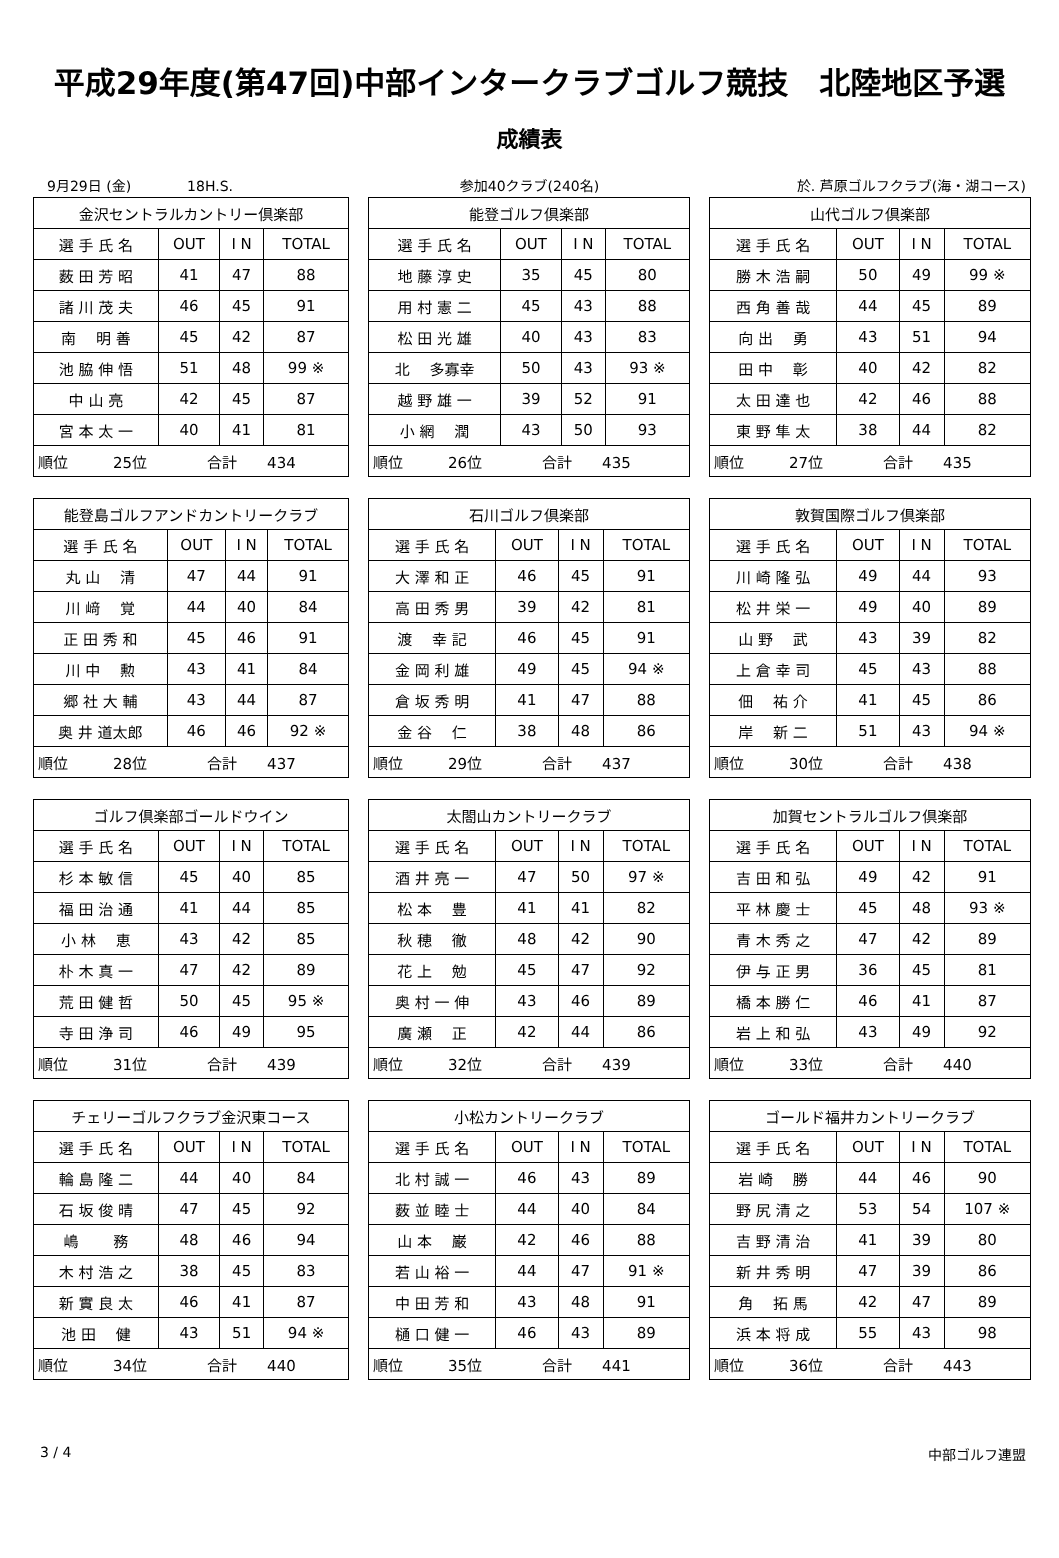平成29年度(第47回)中部インタークラブゴルフ競技　北陸地区予選
成績表
　9月29日 (金)　　　　18H.S. 参加40クラブ(240名) 於. 芦原ゴルフクラブ(海・湖コース)
| 金沢セントラルカントリー倶楽部 | | | |
| --- | --- | --- | --- |
| 選 手 氏 名 | OUT | I N | TOTAL |
| 薮 田 芳 昭 | 41 | 47 | 88 |
| 諸 川 茂 夫 | 46 | 45 | 91 |
| 南 明 善 | 45 | 42 | 87 |
| 池 脇 伸 悟 | 51 | 48 | 99 ※ |
| 中 山 亮 | 42 | 45 | 87 |
| 宮 本 太 一 | 40 | 41 | 81 |
| 順位 25位 合計 434 | | | |
| 能登ゴルフ倶楽部 | | | |
| --- | --- | --- | --- |
| 選 手 氏 名 | OUT | I N | TOTAL |
| 地 藤 淳 史 | 35 | 45 | 80 |
| 用 村 憲 二 | 45 | 43 | 88 |
| 松 田 光 雄 | 40 | 43 | 83 |
| 北 多寡幸 | 50 | 43 | 93 ※ |
| 越 野 雄 一 | 39 | 52 | 91 |
| 小 網 潤 | 43 | 50 | 93 |
| 順位 26位 合計 435 | | | |
| 山代ゴルフ倶楽部 | | | |
| --- | --- | --- | --- |
| 選 手 氏 名 | OUT | I N | TOTAL |
| 勝 木 浩 嗣 | 50 | 49 | 99 ※ |
| 西 角 善 哉 | 44 | 45 | 89 |
| 向 出 勇 | 43 | 51 | 94 |
| 田 中 彰 | 40 | 42 | 82 |
| 太 田 達 也 | 42 | 46 | 88 |
| 東 野 隼 太 | 38 | 44 | 82 |
| 順位 27位 合計 435 | | | |
| 能登島ゴルフアンドカントリークラブ | | | |
| --- | --- | --- | --- |
| 選 手 氏 名 | OUT | I N | TOTAL |
| 丸 山 清 | 47 | 44 | 91 |
| 川 﨑 覚 | 44 | 40 | 84 |
| 正 田 秀 和 | 45 | 46 | 91 |
| 川 中 勲 | 43 | 41 | 84 |
| 郷 社 大 輔 | 43 | 44 | 87 |
| 奥 井 道太郎 | 46 | 46 | 92 ※ |
| 順位 28位 合計 437 | | | |
| 石川ゴルフ倶楽部 | | | |
| --- | --- | --- | --- |
| 選 手 氏 名 | OUT | I N | TOTAL |
| 大 澤 和 正 | 46 | 45 | 91 |
| 高 田 秀 男 | 39 | 42 | 81 |
| 渡 幸 記 | 46 | 45 | 91 |
| 金 岡 利 雄 | 49 | 45 | 94 ※ |
| 倉 坂 秀 明 | 41 | 47 | 88 |
| 金 谷 仁 | 38 | 48 | 86 |
| 順位 29位 合計 437 | | | |
| 敦賀国際ゴルフ倶楽部 | | | |
| --- | --- | --- | --- |
| 選 手 氏 名 | OUT | I N | TOTAL |
| 川 崎 隆 弘 | 49 | 44 | 93 |
| 松 井 栄 一 | 49 | 40 | 89 |
| 山 野 武 | 43 | 39 | 82 |
| 上 倉 幸 司 | 45 | 43 | 88 |
| 佃 祐 介 | 41 | 45 | 86 |
| 岸 新 二 | 51 | 43 | 94 ※ |
| 順位 30位 合計 438 | | | |
| ゴルフ倶楽部ゴールドウイン | | | |
| --- | --- | --- | --- |
| 選 手 氏 名 | OUT | I N | TOTAL |
| 杉 本 敏 信 | 45 | 40 | 85 |
| 福 田 治 通 | 41 | 44 | 85 |
| 小 林 恵 | 43 | 42 | 85 |
| 朴 木 真 一 | 47 | 42 | 89 |
| 荒 田 健 哲 | 50 | 45 | 95 ※ |
| 寺 田 浄 司 | 46 | 49 | 95 |
| 順位 31位 合計 439 | | | |
| 太閤山カントリークラブ | | | |
| --- | --- | --- | --- |
| 選 手 氏 名 | OUT | I N | TOTAL |
| 酒 井 亮 一 | 47 | 50 | 97 ※ |
| 松 本 豊 | 41 | 41 | 82 |
| 秋 穂 徹 | 48 | 42 | 90 |
| 花 上 勉 | 45 | 47 | 92 |
| 奥 村 一 伸 | 43 | 46 | 89 |
| 廣 瀬 正 | 42 | 44 | 86 |
| 順位 32位 合計 439 | | | |
| 加賀セントラルゴルフ倶楽部 | | | |
| --- | --- | --- | --- |
| 選 手 氏 名 | OUT | I N | TOTAL |
| 吉 田 和 弘 | 49 | 42 | 91 |
| 平 林 慶 士 | 45 | 48 | 93 ※ |
| 青 木 秀 之 | 47 | 42 | 89 |
| 伊 与 正 男 | 36 | 45 | 81 |
| 橋 本 勝 仁 | 46 | 41 | 87 |
| 岩 上 和 弘 | 43 | 49 | 92 |
| 順位 33位 合計 440 | | | |
| チェリーゴルフクラブ金沢東コース | | | |
| --- | --- | --- | --- |
| 選 手 氏 名 | OUT | I N | TOTAL |
| 輪 島 隆 二 | 44 | 40 | 84 |
| 石 坂 俊 晴 | 47 | 45 | 92 |
| 嶋 務 | 48 | 46 | 94 |
| 木 村 浩 之 | 38 | 45 | 83 |
| 新 實 良 太 | 46 | 41 | 87 |
| 池 田 健 | 43 | 51 | 94 ※ |
| 順位 34位 合計 440 | | | |
| 小松カントリークラブ | | | |
| --- | --- | --- | --- |
| 選 手 氏 名 | OUT | I N | TOTAL |
| 北 村 誠 一 | 46 | 43 | 89 |
| 薮 並 睦 士 | 44 | 40 | 84 |
| 山 本 巌 | 42 | 46 | 88 |
| 若 山 裕 一 | 44 | 47 | 91 ※ |
| 中 田 芳 和 | 43 | 48 | 91 |
| 樋 口 健 一 | 46 | 43 | 89 |
| 順位 35位 合計 441 | | | |
| ゴールド福井カントリークラブ | | | |
| --- | --- | --- | --- |
| 選 手 氏 名 | OUT | I N | TOTAL |
| 岩 崎 勝 | 44 | 46 | 90 |
| 野 尻 清 之 | 53 | 54 | 107 ※ |
| 吉 野 清 治 | 41 | 39 | 80 |
| 新 井 秀 明 | 47 | 39 | 86 |
| 角 拓 馬 | 42 | 47 | 89 |
| 浜 本 将 成 | 55 | 43 | 98 |
| 順位 36位 合計 443 | | | |
3 / 4 中部ゴルフ連盟